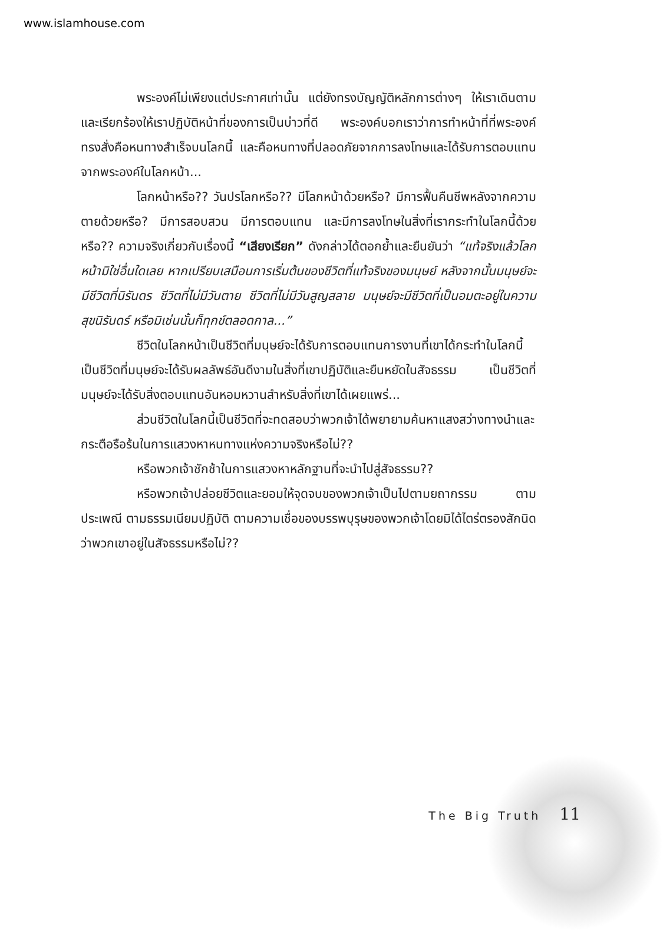www.islamhouse.com
พระองค์ไม่เพียงแต่ประกาศเท่านั้น แต่ยังทรงบัญญัติหลักการต่างๆ ให้เราเดินตามและเรียกร้องให้เราปฏิบัติหน้าที่ของการเป็นบ่าวที่ดี พระองค์บอกเราว่าการทำหน้าที่ที่พระองค์ทรงสั่งคือหนทางสำเร็จบนโลกนี้ และคือหนทางที่ปลอดภัยจากการลงโทษและได้รับการตอบแทนจากพระองค์ในโลกหน้า...
โลกหน้าหรือ?? วันปรโลกหรือ?? มีโลกหน้าด้วยหรือ? มีการฟื้นคืนชีพหลังจากความตายด้วยหรือ? มีการสอบสวน มีการตอบแทน และมีการลงโทษในสิ่งที่เรากระทำในโลกนี้ด้วยหรือ?? ความจริงเกี่ยวกับเรื่องนี้ “เสียงเรียก” ดังกล่าวได้ตอกย้ำและยืนยันว่า “แท้จริงแล้วโลกหน้ามิใช่อื่นใดเลย หากเปรียบเสมือนการเริ่มต้นของชีวิตที่แท้จริงของมนุษย์ หลังจากนั้นมนุษย์จะมีชีวิตที่นิรันดร ชีวิตที่ไม่มีวันตาย ชีวิตที่ไม่มีวันสูญสลาย มนุษย์จะมีชีวิตที่เป็นอมตะอยู่ในความสุขนิรันดร์ หรือมิเช่นนั้นก็ทุกข์ตลอดกาล...”
ชีวิตในโลกหน้าเป็นชีวิตที่มนุษย์จะได้รับการตอบแทนการงานที่เขาได้กระทำในโลกนี้ เป็นชีวิตที่มนุษย์จะได้รับผลลัพธ์อันดีงามในสิ่งที่เขาปฏิบัติและยืนหยัดในสัจธรรม เป็นชีวิตที่มนุษย์จะได้รับสิ่งตอบแทนอันหอมหวานสำหรับสิ่งที่เขาได้เผยแพร่...
ส่วนชีวิตในโลกนี้เป็นชีวิตที่จะทดสอบว่าพวกเจ้าได้พยายามค้นหาแสงสว่างทางนำและกระตือรือร้นในการแสวงหาหนทางแห่งความจริงหรือไม่??
หรือพวกเจ้าชักช้าในการแสวงหาหลักฐานที่จะนำไปสู่สัจธรรม??
หรือพวกเจ้าปล่อยชีวิตและยอมให้จุดจบของพวกเจ้าเป็นไปตามยถากรรม ตามประเพณี ตามธรรมเนียมปฏิบัติ ตามความเชื่อของบรรพบุรุษของพวกเจ้าโดยมิได้ไตร่ตรองสักนิดว่าพวกเขาอยู่ในสัจธรรมหรือไม่??
The Big Truth 11